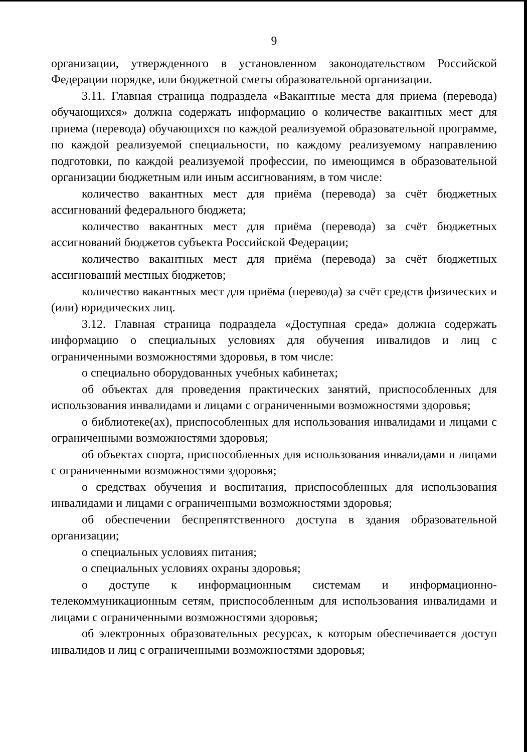9
организации, утвержденного в установленном законодательством Российской Федерации порядке, или бюджетной сметы образовательной организации.
3.11. Главная страница подраздела «Вакантные места для приема (перевода) обучающихся» должна содержать информацию о количестве вакантных мест для приема (перевода) обучающихся по каждой реализуемой образовательной программе, по каждой реализуемой специальности, по каждому реализуемому направлению подготовки, по каждой реализуемой профессии, по имеющимся в образовательной организации бюджетным или иным ассигнованиям, в том числе:
количество вакантных мест для приёма (перевода) за счёт бюджетных ассигнований федерального бюджета;
количество вакантных мест для приёма (перевода) за счёт бюджетных ассигнований бюджетов субъекта Российской Федерации;
количество вакантных мест для приёма (перевода) за счёт бюджетных ассигнований местных бюджетов;
количество вакантных мест для приёма (перевода) за счёт средств физических и (или) юридических лиц.
3.12. Главная страница подраздела «Доступная среда» должна содержать информацию о специальных условиях для обучения инвалидов и лиц с ограниченными возможностями здоровья, в том числе:
о специально оборудованных учебных кабинетах;
об объектах для проведения практических занятий, приспособленных для использования инвалидами и лицами с ограниченными возможностями здоровья;
о библиотеке(ах), приспособленных для использования инвалидами и лицами с ограниченными возможностями здоровья;
об объектах спорта, приспособленных для использования инвалидами и лицами с ограниченными возможностями здоровья;
о средствах обучения и воспитания, приспособленных для использования инвалидами и лицами с ограниченными возможностями здоровья;
об обеспечении беспрепятственного доступа в здания образовательной организации;
о специальных условиях питания;
о специальных условиях охраны здоровья;
о доступе к информационным системам и информационно-телекоммуникационным сетям, приспособленным для использования инвалидами и лицами с ограниченными возможностями здоровья;
об электронных образовательных ресурсах, к которым обеспечивается доступ инвалидов и лиц с ограниченными возможностями здоровья;